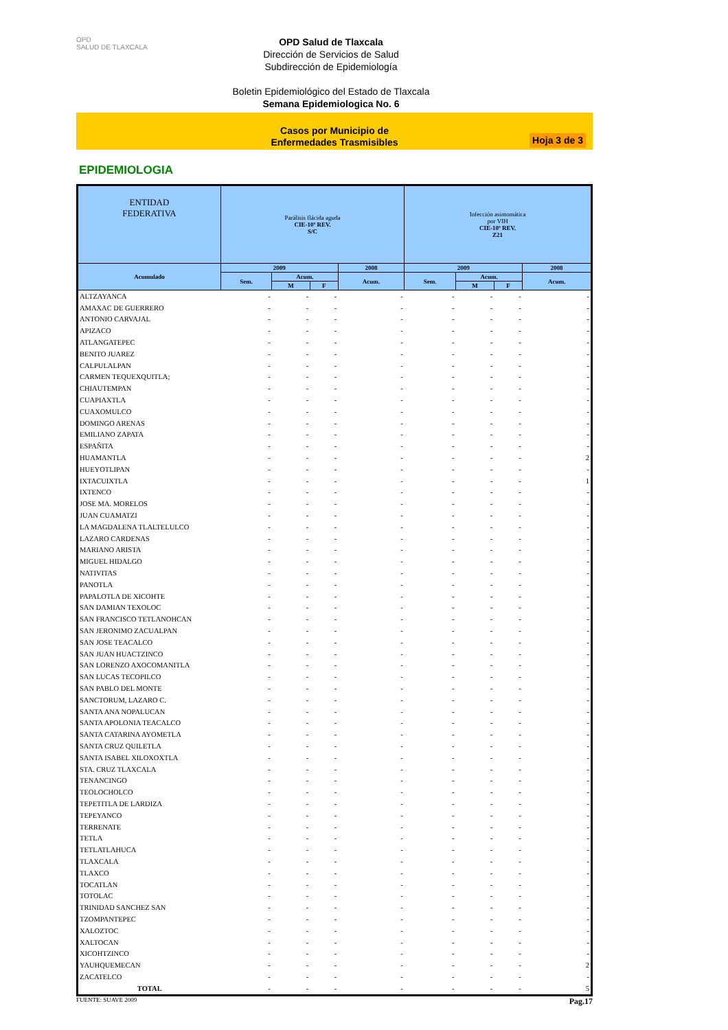OPD
SALUD DE TLAXCALA
OPD Salud de Tlaxcala
Dirección de Servicios de Salud
Subdirección de Epidemiología
Boletin Epidemiológico del Estado de Tlaxcala
Semana Epidemiologica No. 6
Casos por Municipio de
Enfermedades Trasmisibles
Hoja 3 de 3
EPIDEMIOLOGIA
| ENTIDAD FEDERATIVA | Parálisis flácida aguda CIE-10ª REV. S/C | | | | Infección asintomática por VIH CIE-10ª REV. Z21 | | | |
| --- | --- | --- | --- | --- | --- | --- | --- | --- |
| Acumulado | 2009 | | | 2008 | 2009 | | | 2008 |
| | Sem. | Acum. | | Acum. | Sem. | Acum. | | Acum. |
| | | M | F | | | M | F | |
| ALTZAYANCA | - | - | - | - | - | - | - | - |
| AMAXAC DE GUERRERO | - | - | - | - | - | - | - | - |
| ANTONIO CARVAJAL | - | - | - | - | - | - | - | - |
| APIZACO | - | - | - | - | - | - | - | - |
| ATLANGATEPEC | - | - | - | - | - | - | - | - |
| BENITO JUAREZ | - | - | - | - | - | - | - | - |
| CALPULALPAN | - | - | - | - | - | - | - | - |
| CARMEN TEQUEXQUITLA; | - | - | - | - | - | - | - | - |
| CHIAUTEMPAN | - | - | - | - | - | - | - | - |
| CUAPIAXTLA | - | - | - | - | - | - | - | - |
| CUAXOMULCO | - | - | - | - | - | - | - | - |
| DOMINGO ARENAS | - | - | - | - | - | - | - | - |
| EMILIANO ZAPATA | - | - | - | - | - | - | - | - |
| ESPAÑITA | - | - | - | - | - | - | - | - |
| HUAMANTLA | - | - | - | - | - | - | - | 2 |
| HUEYOTLIPAN | - | - | - | - | - | - | - | - |
| IXTACUIXTLA | - | - | - | - | - | - | - | 1 |
| IXTENCO | - | - | - | - | - | - | - | - |
| JOSE MA. MORELOS | - | - | - | - | - | - | - | - |
| JUAN CUAMATZI | - | - | - | - | - | - | - | - |
| LA MAGDALENA TLALTELULCO | - | - | - | - | - | - | - | - |
| LAZARO CARDENAS | - | - | - | - | - | - | - | - |
| MARIANO ARISTA | - | - | - | - | - | - | - | - |
| MIGUEL HIDALGO | - | - | - | - | - | - | - | - |
| NATIVITAS | - | - | - | - | - | - | - | - |
| PANOTLA | - | - | - | - | - | - | - | - |
| PAPALOTLA DE XICOHTE | - | - | - | - | - | - | - | - |
| SAN DAMIAN TEXOLOC | - | - | - | - | - | - | - | - |
| SAN FRANCISCO TETLANOHCAN | - | - | - | - | - | - | - | - |
| SAN JERONIMO ZACUALPAN | - | - | - | - | - | - | - | - |
| SAN JOSE TEACALCO | - | - | - | - | - | - | - | - |
| SAN JUAN HUACTZINCO | - | - | - | - | - | - | - | - |
| SAN LORENZO AXOCOMANITLA | - | - | - | - | - | - | - | - |
| SAN LUCAS TECOPILCO | - | - | - | - | - | - | - | - |
| SAN PABLO DEL MONTE | - | - | - | - | - | - | - | - |
| SANCTORUM, LAZARO C. | - | - | - | - | - | - | - | - |
| SANTA ANA NOPALUCAN | - | - | - | - | - | - | - | - |
| SANTA APOLONIA TEACALCO | - | - | - | - | - | - | - | - |
| SANTA CATARINA AYOMETLA | - | - | - | - | - | - | - | - |
| SANTA CRUZ QUILETLA | - | - | - | - | - | - | - | - |
| SANTA ISABEL XILOXOXTLA | - | - | - | - | - | - | - | - |
| STA. CRUZ TLAXCALA | - | - | - | - | - | - | - | - |
| TENANCINGO | - | - | - | - | - | - | - | - |
| TEOLOCHOLCO | - | - | - | - | - | - | - | - |
| TEPETITLA DE LARDIZA | - | - | - | - | - | - | - | - |
| TEPEYANCO | - | - | - | - | - | - | - | - |
| TERRENATE | - | - | - | - | - | - | - | - |
| TETLA | - | - | - | - | - | - | - | - |
| TETLATLAHUCA | - | - | - | - | - | - | - | - |
| TLAXCALA | - | - | - | - | - | - | - | - |
| TLAXCO | - | - | - | - | - | - | - | - |
| TOCATLAN | - | - | - | - | - | - | - | - |
| TOTOLAC | - | - | - | - | - | - | - | - |
| TRINIDAD SANCHEZ SAN | - | - | - | - | - | - | - | - |
| TZOMPANTEPEC | - | - | - | - | - | - | - | - |
| XALOZTOC | - | - | - | - | - | - | - | - |
| XALTOCAN | - | - | - | - | - | - | - | - |
| XICOHTZINCO | - | - | - | - | - | - | - | - |
| YAUHQUEMECAN | - | - | - | - | - | - | - | 2 |
| ZACATELCO | - | - | - | - | - | - | - | - |
| TOTAL | - | - | - | - | - | - | - | 5 |
FUENTE: SUAVE 2009 Pag.17